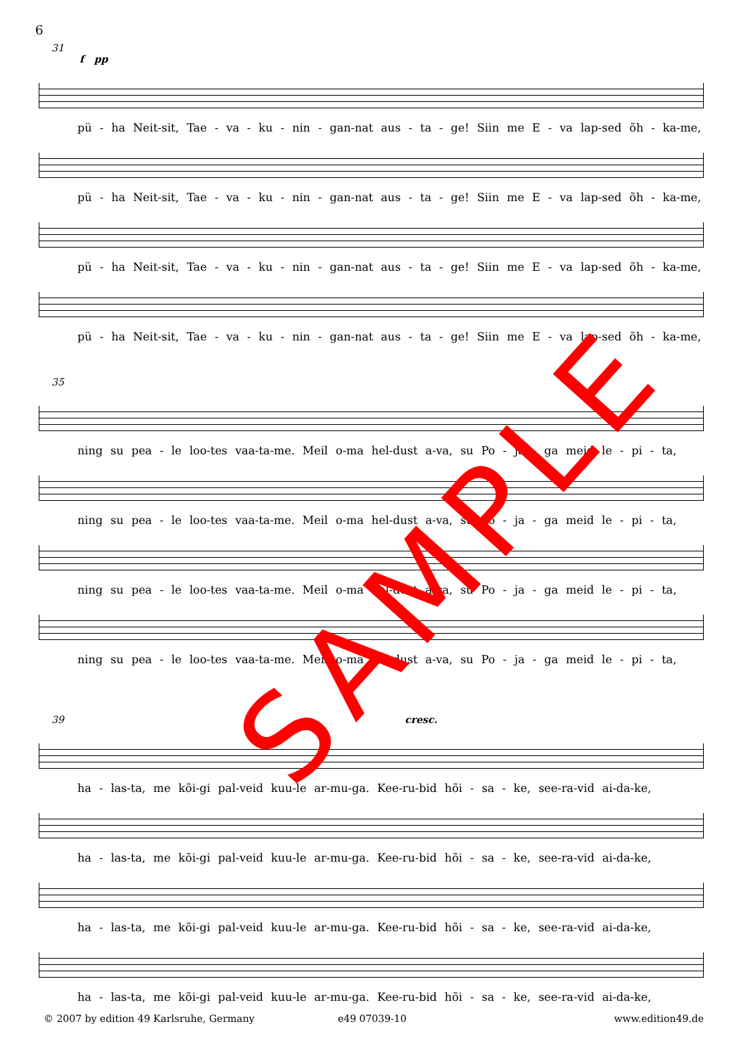6
31
f pp
pü - ha Neit-sit, Tae - va - ku - nin - gan-nat aus - ta - ge! Siin me E - va lap-sed õh - ka-me,
pü - ha Neit-sit, Tae - va - ku - nin - gan-nat aus - ta - ge! Siin me E - va lap-sed õh - ka-me,
pü - ha Neit-sit, Tae - va - ku - nin - gan-nat aus - ta - ge! Siin me E - va lap-sed õh - ka-me,
pü - ha Neit-sit, Tae - va - ku - nin - gan-nat aus - ta - ge! Siin me E - va lap-sed õh - ka-me,
35
ning su pea - le loo-tes vaa-ta-me. Meil o-ma hel-dust a-va, su Po - ja - ga meid le - pi - ta,
ning su pea - le loo-tes vaa-ta-me. Meil o-ma hel-dust a-va, su Po - ja - ga meid le - pi - ta,
ning su pea - le loo-tes vaa-ta-me. Meil o-ma hel-dust a-va, su Po - ja - ga meid le - pi - ta,
ning su pea - le loo-tes vaa-ta-me. Meil o-ma hel-dust a-va, su Po - ja - ga meid le - pi - ta,
39 cresc.
ha - las-ta, me kõi-gi pal-veid kuu-le ar-mu-ga. Kee-ru-bid hõi - sa - ke, see-ra-vid ai-da-ke,
ha - las-ta, me kõi-gi pal-veid kuu-le ar-mu-ga. Kee-ru-bid hõi - sa - ke, see-ra-vid ai-da-ke,
ha - las-ta, me kõi-gi pal-veid kuu-le ar-mu-ga. Kee-ru-bid hõi - sa - ke, see-ra-vid ai-da-ke,
ha - las-ta, me kõi-gi pal-veid kuu-le ar-mu-ga. Kee-ru-bid hõi - sa - ke, see-ra-vid ai-da-ke,
© 2007 by edition 49 Karlsruhe, Germany
e49 07039-10 www.edition49.de
SAMPLE